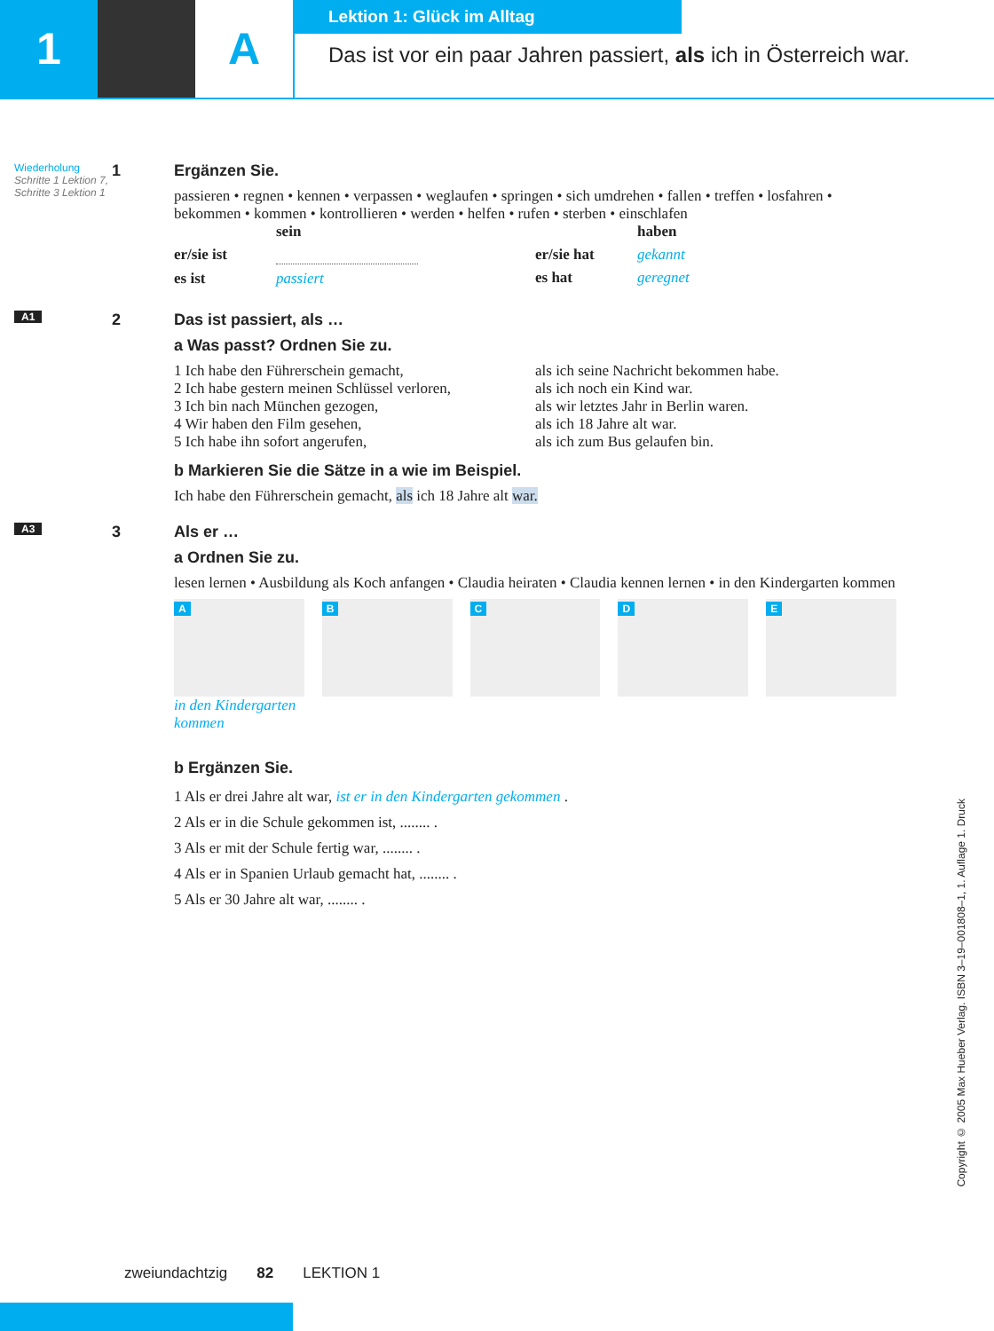1 A
Lektion 1: Glück im Alltag
Das ist vor ein paar Jahren passiert, als ich in Österreich war.
Wiederholung
Schritte 1 Lektion 7, Schritte 3 Lektion 1
1 Ergänzen Sie.
passieren • regnen • kennen • verpassen • weglaufen • springen • sich umdrehen • fallen • treffen • losfahren • bekommen • kommen • kontrollieren • werden • helfen • rufen • sterben • einschlafen
sein
er/sie ist
es ist passiert
haben
er/sie hat gekannt
es hat geregnet
A1
2 Das ist passiert, als …
a Was passt? Ordnen Sie zu.
1 Ich habe den Führerschein gemacht,
2 Ich habe gestern meinen Schlüssel verloren,
3 Ich bin nach München gezogen,
4 Wir haben den Film gesehen,
5 Ich habe ihn sofort angerufen,
als ich seine Nachricht bekommen habe.
als ich noch ein Kind war.
als wir letztes Jahr in Berlin waren.
als ich 18 Jahre alt war.
als ich zum Bus gelaufen bin.
b Markieren Sie die Sätze in a wie im Beispiel.
Ich habe den Führerschein gemacht, als ich 18 Jahre alt war.
A3
3 Als er …
a Ordnen Sie zu.
lesen lernen • Ausbildung als Koch anfangen • Claudia heiraten • Claudia kennen lernen • in den Kindergarten kommen
A
in den Kindergarten kommen
B C D E
b Ergänzen Sie.
1 Als er drei Jahre alt war, ist er in den Kindergarten gekommen .
2 Als er in die Schule gekommen ist, ........ .
3 Als er mit der Schule fertig war, ........ .
4 Als er in Spanien Urlaub gemacht hat, ........ .
5 Als er 30 Jahre alt war, ........ .
zweiundachtzig 82 LEKTION 1
Copyright © 2005 Max Hueber Verlag. ISBN 3–19–001808–1, 1. Auflage 1. Druck